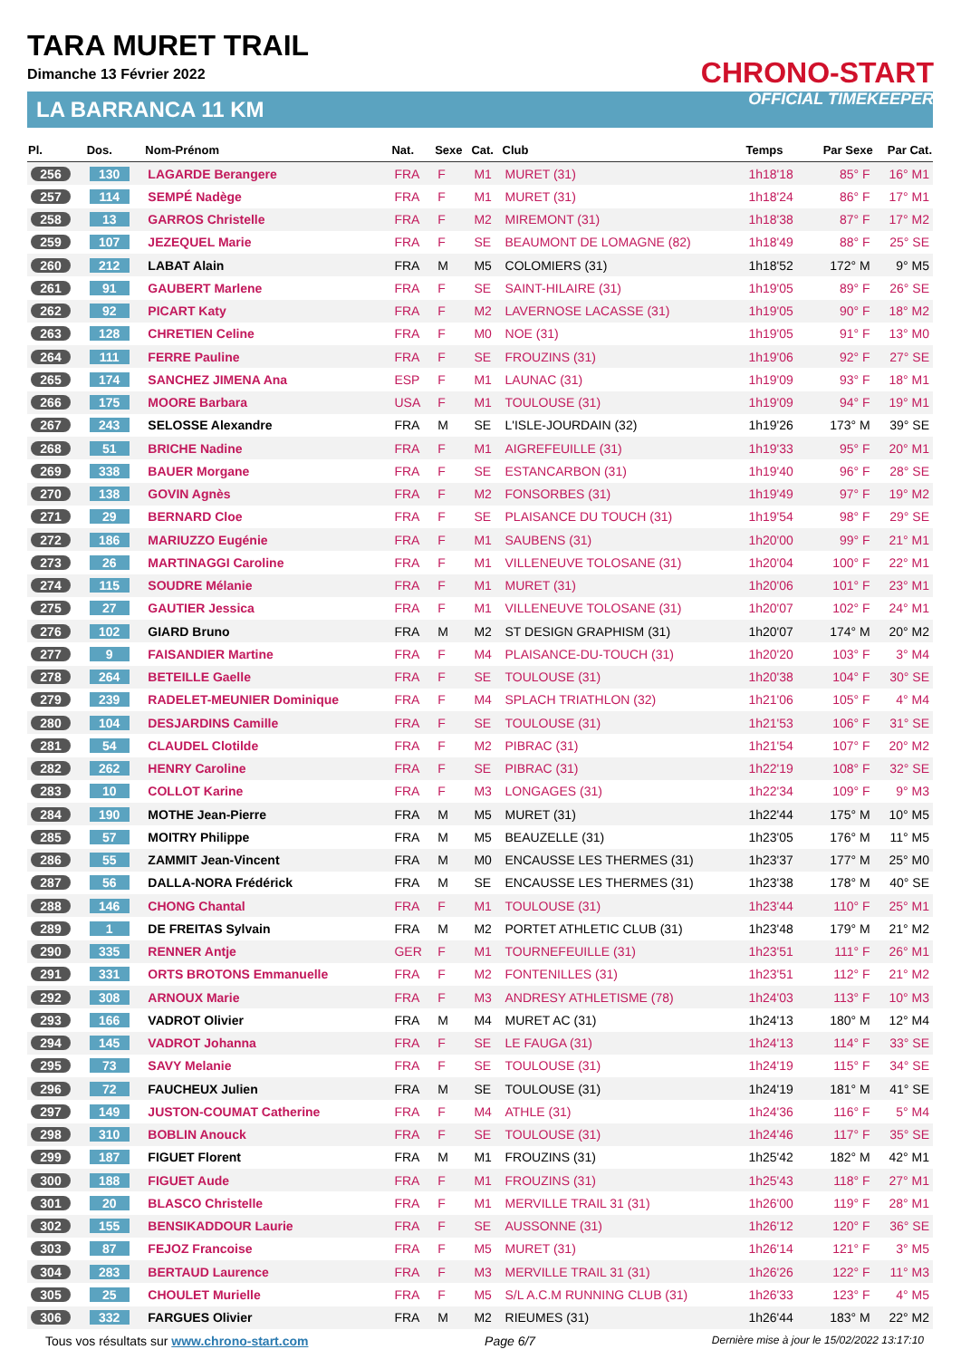TARA MURET TRAIL
Dimanche 13 Février 2022
LA BARRANCA 11 KM
CHRONO-START
OFFICIAL TIMEKEEPER
| Pl. | Dos. | Nom-Prénom | Nat. | Sexe | Cat. | Club | Temps | Par Sexe | Par Cat. |
| --- | --- | --- | --- | --- | --- | --- | --- | --- | --- |
| 256 | 130 | LAGARDE Berangere | FRA | F | M1 | MURET (31) | 1h18'18 | 85° F | 16° M1 |
| 257 | 114 | SEMPÉ Nadège | FRA | F | M1 | MURET (31) | 1h18'24 | 86° F | 17° M1 |
| 258 | 13 | GARROS Christelle | FRA | F | M2 | MIREMONT (31) | 1h18'38 | 87° F | 17° M2 |
| 259 | 107 | JEZEQUEL Marie | FRA | F | SE | BEAUMONT DE LOMAGNE (82) | 1h18'49 | 88° F | 25° SE |
| 260 | 212 | LABAT Alain | FRA | M | M5 | COLOMIERS (31) | 1h18'52 | 172° M | 9° M5 |
| 261 | 91 | GAUBERT Marlene | FRA | F | SE | SAINT-HILAIRE (31) | 1h19'05 | 89° F | 26° SE |
| 262 | 92 | PICART Katy | FRA | F | M2 | LAVERNOSE LACASSE (31) | 1h19'05 | 90° F | 18° M2 |
| 263 | 128 | CHRETIEN Celine | FRA | F | M0 | NOE (31) | 1h19'05 | 91° F | 13° M0 |
| 264 | 111 | FERRE Pauline | FRA | F | SE | FROUZINS (31) | 1h19'06 | 92° F | 27° SE |
| 265 | 174 | SANCHEZ JIMENA Ana | ESP | F | M1 | LAUNAC (31) | 1h19'09 | 93° F | 18° M1 |
| 266 | 175 | MOORE Barbara | USA | F | M1 | TOULOUSE (31) | 1h19'09 | 94° F | 19° M1 |
| 267 | 243 | SELOSSE Alexandre | FRA | M | SE | L'ISLE-JOURDAIN (32) | 1h19'26 | 173° M | 39° SE |
| 268 | 51 | BRICHE Nadine | FRA | F | M1 | AIGREFEUILLE (31) | 1h19'33 | 95° F | 20° M1 |
| 269 | 338 | BAUER Morgane | FRA | F | SE | ESTANCARBON (31) | 1h19'40 | 96° F | 28° SE |
| 270 | 138 | GOVIN Agnès | FRA | F | M2 | FONSORBES (31) | 1h19'49 | 97° F | 19° M2 |
| 271 | 29 | BERNARD Cloe | FRA | F | SE | PLAISANCE DU TOUCH (31) | 1h19'54 | 98° F | 29° SE |
| 272 | 186 | MARIUZZO Eugénie | FRA | F | M1 | SAUBENS (31) | 1h20'00 | 99° F | 21° M1 |
| 273 | 26 | MARTINAGGI Caroline | FRA | F | M1 | VILLENEUVE TOLOSANE (31) | 1h20'04 | 100° F | 22° M1 |
| 274 | 115 | SOUDRE Mélanie | FRA | F | M1 | MURET (31) | 1h20'06 | 101° F | 23° M1 |
| 275 | 27 | GAUTIER Jessica | FRA | F | M1 | VILLENEUVE TOLOSANE (31) | 1h20'07 | 102° F | 24° M1 |
| 276 | 102 | GIARD Bruno | FRA | M | M2 | ST DESIGN GRAPHISM (31) | 1h20'07 | 174° M | 20° M2 |
| 277 | 9 | FAISANDIER Martine | FRA | F | M4 | PLAISANCE-DU-TOUCH (31) | 1h20'20 | 103° F | 3° M4 |
| 278 | 264 | BETEILLE Gaelle | FRA | F | SE | TOULOUSE (31) | 1h20'38 | 104° F | 30° SE |
| 279 | 239 | RADELET-MEUNIER Dominique | FRA | F | M4 | SPLACH TRIATHLON (32) | 1h21'06 | 105° F | 4° M4 |
| 280 | 104 | DESJARDINS Camille | FRA | F | SE | TOULOUSE (31) | 1h21'53 | 106° F | 31° SE |
| 281 | 54 | CLAUDEL Clotilde | FRA | F | M2 | PIBRAC (31) | 1h21'54 | 107° F | 20° M2 |
| 282 | 262 | HENRY Caroline | FRA | F | SE | PIBRAC (31) | 1h22'19 | 108° F | 32° SE |
| 283 | 10 | COLLOT Karine | FRA | F | M3 | LONGAGES (31) | 1h22'34 | 109° F | 9° M3 |
| 284 | 190 | MOTHE Jean-Pierre | FRA | M | M5 | MURET (31) | 1h22'44 | 175° M | 10° M5 |
| 285 | 57 | MOITRY Philippe | FRA | M | M5 | BEAUZELLE (31) | 1h23'05 | 176° M | 11° M5 |
| 286 | 55 | ZAMMIT Jean-Vincent | FRA | M | M0 | ENCAUSSE LES THERMES (31) | 1h23'37 | 177° M | 25° M0 |
| 287 | 56 | DALLA-NORA Frédérick | FRA | M | SE | ENCAUSSE LES THERMES (31) | 1h23'38 | 178° M | 40° SE |
| 288 | 146 | CHONG Chantal | FRA | F | M1 | TOULOUSE (31) | 1h23'44 | 110° F | 25° M1 |
| 289 | 1 | DE FREITAS Sylvain | FRA | M | M2 | PORTET ATHLETIC CLUB (31) | 1h23'48 | 179° M | 21° M2 |
| 290 | 335 | RENNER Antje | GER | F | M1 | TOURNEFEUILLE (31) | 1h23'51 | 111° F | 26° M1 |
| 291 | 331 | ORTS BROTONS Emmanuelle | FRA | F | M2 | FONTENILLES (31) | 1h23'51 | 112° F | 21° M2 |
| 292 | 308 | ARNOUX Marie | FRA | F | M3 | ANDRESY ATHLETISME (78) | 1h24'03 | 113° F | 10° M3 |
| 293 | 166 | VADROT Olivier | FRA | M | M4 | MURET AC (31) | 1h24'13 | 180° M | 12° M4 |
| 294 | 145 | VADROT Johanna | FRA | F | SE | LE FAUGA (31) | 1h24'13 | 114° F | 33° SE |
| 295 | 73 | SAVY Melanie | FRA | F | SE | TOULOUSE (31) | 1h24'19 | 115° F | 34° SE |
| 296 | 72 | FAUCHEUX Julien | FRA | M | SE | TOULOUSE (31) | 1h24'19 | 181° M | 41° SE |
| 297 | 149 | JUSTON-COUMAT Catherine | FRA | F | M4 | ATHLE (31) | 1h24'36 | 116° F | 5° M4 |
| 298 | 310 | BOBLIN Anouck | FRA | F | SE | TOULOUSE (31) | 1h24'46 | 117° F | 35° SE |
| 299 | 187 | FIGUET Florent | FRA | M | M1 | FROUZINS (31) | 1h25'42 | 182° M | 42° M1 |
| 300 | 188 | FIGUET Aude | FRA | F | M1 | FROUZINS (31) | 1h25'43 | 118° F | 27° M1 |
| 301 | 20 | BLASCO Christelle | FRA | F | M1 | MERVILLE TRAIL 31 (31) | 1h26'00 | 119° F | 28° M1 |
| 302 | 155 | BENSIKADDOUR Laurie | FRA | F | SE | AUSSONNE (31) | 1h26'12 | 120° F | 36° SE |
| 303 | 87 | FEJOZ Francoise | FRA | F | M5 | MURET (31) | 1h26'14 | 121° F | 3° M5 |
| 304 | 283 | BERTAUD Laurence | FRA | F | M3 | MERVILLE TRAIL 31 (31) | 1h26'26 | 122° F | 11° M3 |
| 305 | 25 | CHOULET Murielle | FRA | F | M5 | S/L A.C.M RUNNING CLUB (31) | 1h26'33 | 123° F | 4° M5 |
| 306 | 332 | FARGUES Olivier | FRA | M | M2 | RIEUMES (31) | 1h26'44 | 183° M | 22° M2 |
Tous vos résultats sur www.chrono-start.com Page 6/7 Dernière mise à jour le 15/02/2022 13:17:10